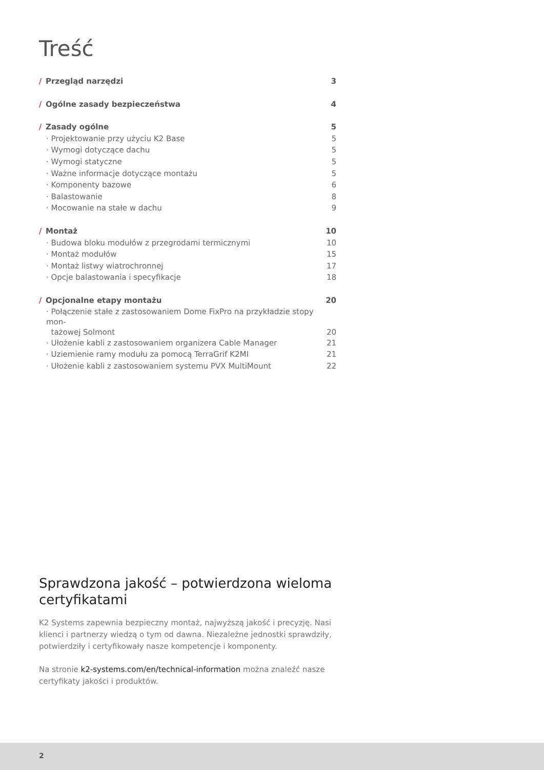Treść
/ Przegląd narzędzi 3
/ Ogólne zasady bezpieczeństwa 4
/ Zasady ogólne 5
· Projektowanie przy użyciu K2 Base 5
· Wymogi dotyczące dachu 5
· Wymogi statyczne 5
· Ważne informacje dotyczące montażu 5
· Komponenty bazowe 6
· Balastowanie 8
· Mocowanie na stałe w dachu 9
/ Montaż 10
· Budowa bloku modułów z przegrodami termicznymi 10
· Montaż modułów 15
· Montaż listwy wiatrochronnej 17
· Opcje balastowania i specyfikacje 18
/ Opcjonalne etapy montażu 20
· Połączenie stałe z zastosowaniem Dome FixPro na przykładzie stopy mon-
tażowej Solmont 20
· Ułożenie kabli z zastosowaniem organizera Cable Manager 21
· Uziemienie ramy modułu za pomocą TerraGrif K2MI 21
· Ułożenie kabli z zastosowaniem systemu PVX MultiMount 22
Sprawdzona jakość – potwierdzona wieloma certyfikatami
K2 Systems zapewnia bezpieczny montaż, najwyższą jakość i precyzję. Nasi klienci i partnerzy wiedzą o tym od dawna. Niezależne jednostki sprawdziły, potwierdziły i certyfikowały nasze kompetencje i komponenty.
Na stronie k2-systems.com/en/technical-information można znaleźć nasze certyfikaty jakości i produktów.
2